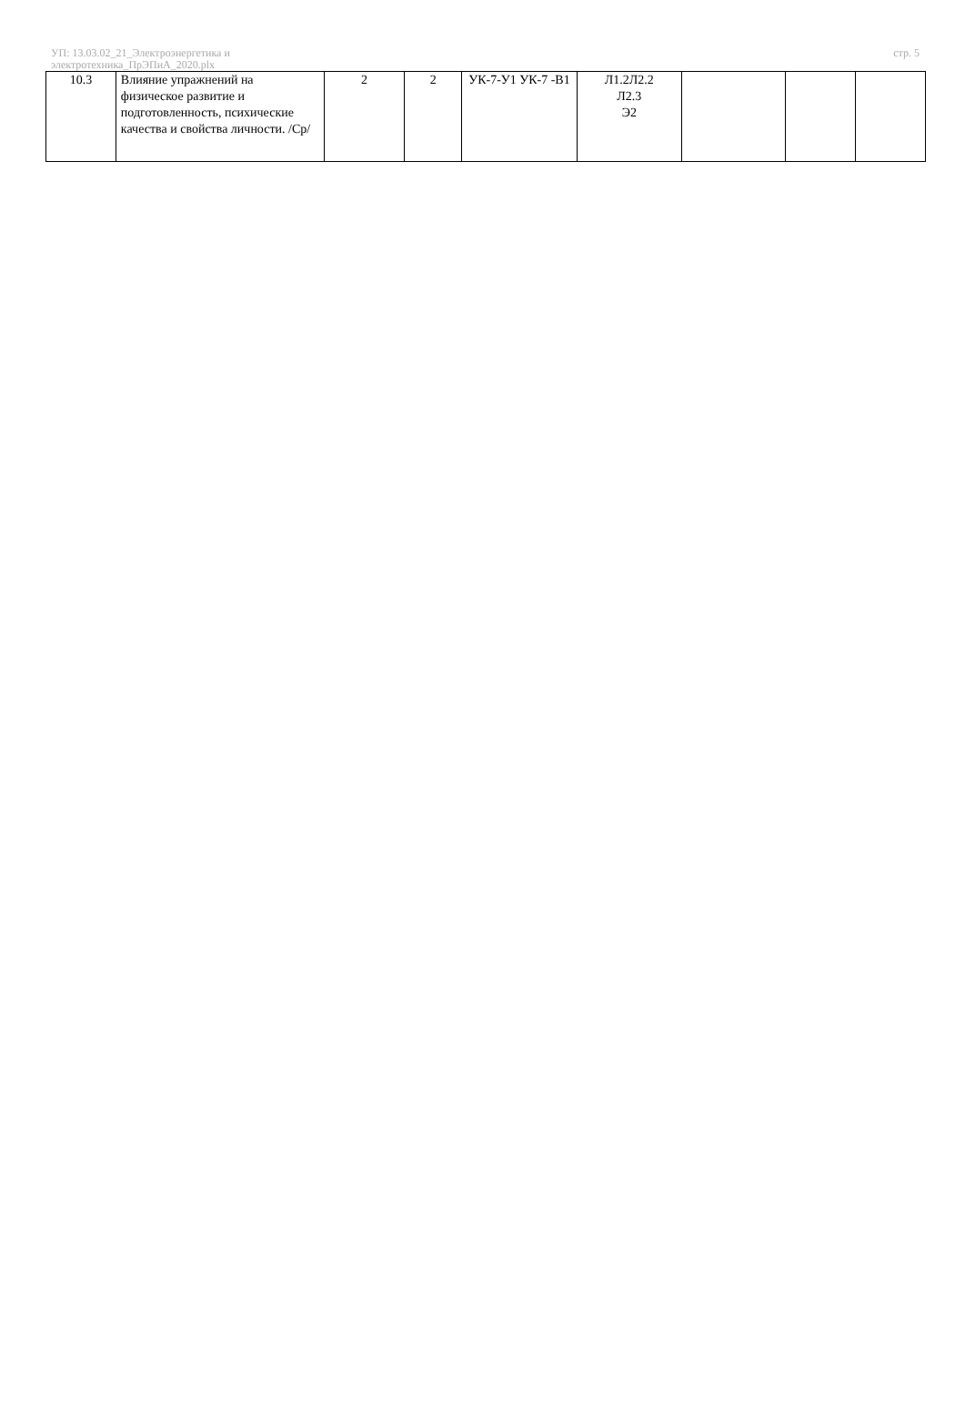УП: 13.03.02_21_Электроэнергетика и
электротехника_ПрЭПиА_2020.plx
стр. 5
| 10.3 | Влияние упражнений на физическое развитие и подготовленность, психические качества и свойства личности. /Ср/ | 2 | 2 | УК-7-У1 УК-7 -В1 | Л1.2Л2.2 Л2.3 Э2 | | | |